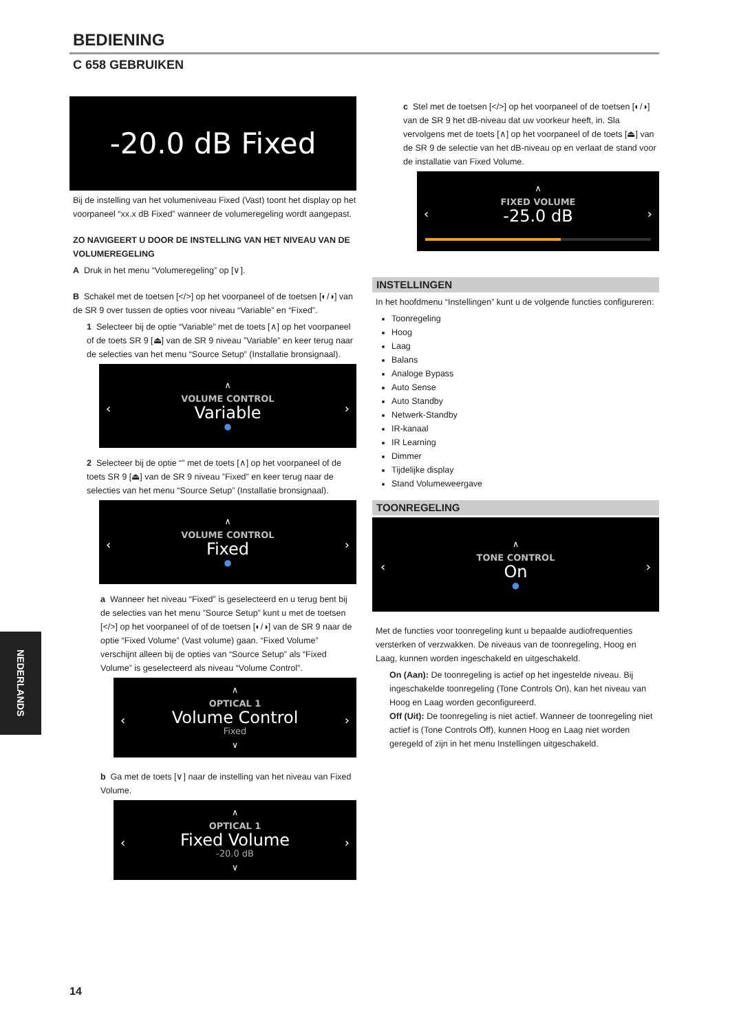BEDIENING
C 658 GEBRUIKEN
-20.0 dB Fixed
Bij de instelling van het volumeniveau Fixed (Vast) toont het display op het voorpaneel “xx.x dB Fixed” wanneer de volumeregeling wordt aangepast.
ZO NAVIGEERT U DOOR DE INSTELLING VAN HET NIVEAU VAN DE VOLUMEREGELING
A Druk in het menu “Volumeregeling” op [∨].
B Schakel met de toetsen [</>] op het voorpaneel of de toetsen [◐/◑] van de SR 9 over tussen de opties voor niveau “Variable” en “Fixed”.
1 Selecteer bij de optie “Variable” met de toets [∧] op het voorpaneel of de toets SR 9 [⏏] van de SR 9 niveau ”Variable” en keer terug naar de selecties van het menu “Source Setup” (Installatie bronsignaal).
∧
VOLUME CONTROL
Variable
●
‹
›
2 Selecteer bij de optie “” met de toets [∧] op het voorpaneel of de toets SR 9 [⏏] van de SR 9 niveau ”Fixed” en keer terug naar de selecties van het menu “Source Setup” (Installatie bronsignaal).
∧
VOLUME CONTROL
Fixed
●
‹
›
a Wanneer het niveau “Fixed” is geselecteerd en u terug bent bij de selecties van het menu ”Source Setup” kunt u met de toetsen [</>] op het voorpaneel of of de toetsen [◐/◑] van de SR 9 naar de optie “Fixed Volume” (Vast volume) gaan. “Fixed Volume” verschijnt alleen bij de opties van “Source Setup” als “Fixed Volume” is geselecteerd als niveau “Volume Control”.
∧
OPTICAL 1
Volume Control
Fixed
∨
‹
›
b Ga met de toets [∨] naar de instelling van het niveau van Fixed Volume.
∧
OPTICAL 1
Fixed Volume
-20.0 dB
∨
‹
›
c Stel met de toetsen [</>] op het voorpaneel of de toetsen [◐/◑] van de SR 9 het dB-niveau dat uw voorkeur heeft, in. Sla vervolgens met de toets [∧] op het voorpaneel of de toets [⏏] van de SR 9 de selectie van het dB-niveau op en verlaat de stand voor de installatie van Fixed Volume.
∧
FIXED VOLUME
-25.0 dB
‹
›
INSTELLINGEN
In het hoofdmenu “Instellingen” kunt u de volgende functies configureren:
Toonregeling
Hoog
Laag
Balans
Analoge Bypass
Auto Sense
Auto Standby
Netwerk-Standby
IR-kanaal
IR Learning
Dimmer
Tijdelijke display
Stand Volumeweergave
TOONREGELING
∧
TONE CONTROL
On
●
‹
›
Met de functies voor toonregeling kunt u bepaalde audiofrequenties versterken of verzwakken. De niveaus van de toonregeling, Hoog en Laag, kunnen worden ingeschakeld en uitgeschakeld.
On (Aan): De toonregeling is actief op het ingestelde niveau. Bij ingeschakelde toonregeling (Tone Controls On), kan het niveau van Hoog en Laag worden geconfigureerd.
Off (Uit): De toonregeling is niet actief. Wanneer de toonregeling niet actief is (Tone Controls Off), kunnen Hoog en Laag niet worden geregeld of zijn in het menu Instellingen uitgeschakeld.
NEDERLANDS
14